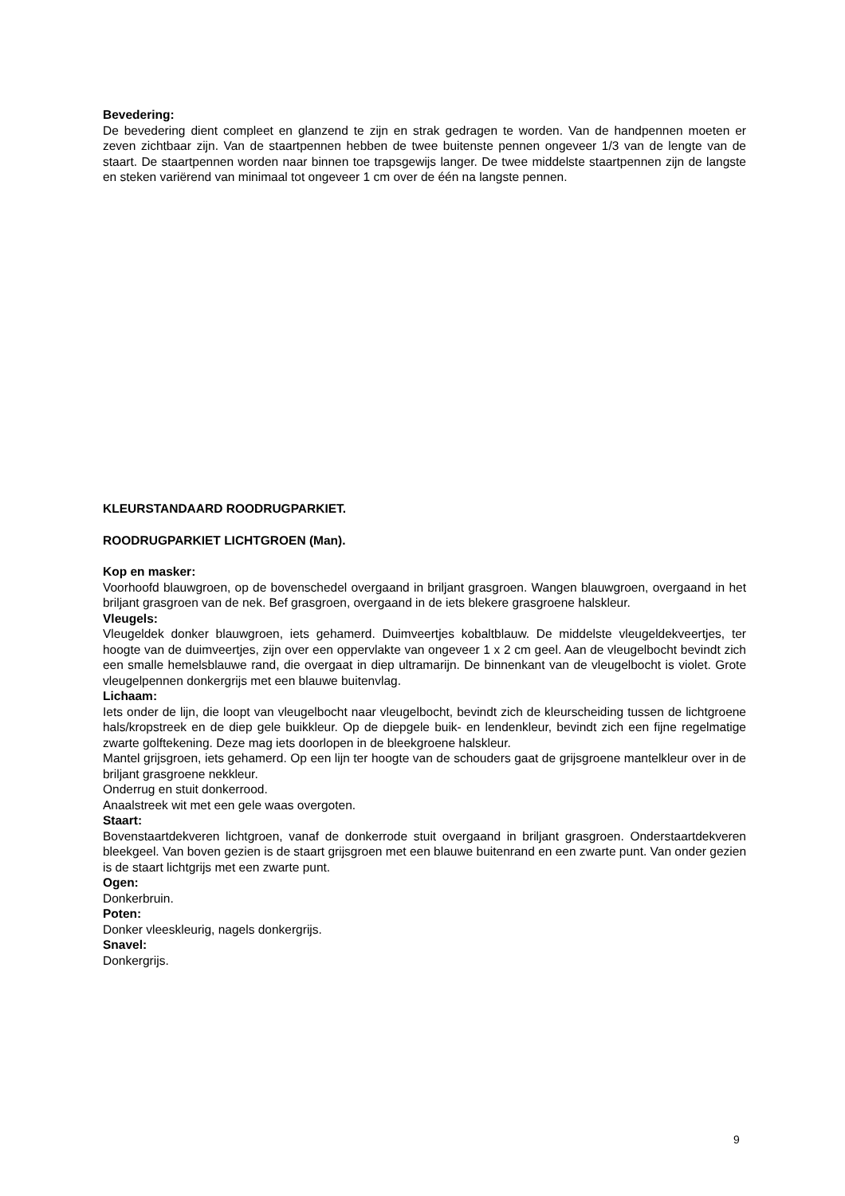Bevedering:
De bevedering dient compleet en glanzend te zijn en strak gedragen te worden. Van de handpennen moeten er zeven zichtbaar zijn. Van de staartpennen hebben de twee buitenste pennen ongeveer 1/3 van de lengte van de staart. De staartpennen worden naar binnen toe trapsgewijs langer. De twee middelste staartpennen zijn de langste en steken variërend van minimaal tot ongeveer 1 cm over de één na langste pennen.
KLEURSTANDAARD ROODRUGPARKIET.
ROODRUGPARKIET LICHTGROEN (Man).
Kop en masker:
Voorhoofd blauwgroen, op de bovenschedel overgaand in briljant grasgroen. Wangen blauwgroen, overgaand in het briljant grasgroen van de nek. Bef grasgroen, overgaand in de iets blekere grasgroene halskleur.
Vleugels:
Vleugeldek donker blauwgroen, iets gehamerd. Duimveertjes kobaltblauw. De middelste vleugeldekveertjes, ter hoogte van de duimveertjes, zijn over een oppervlakte van ongeveer 1 x 2 cm geel. Aan de vleugelbocht bevindt zich een smalle hemelsblauwe rand, die overgaat in diep ultramarijn. De binnenkant van de vleugelbocht is violet. Grote vleugelpennen donkergrijs met een blauwe buitenvlag.
Lichaam:
Iets onder de lijn, die loopt van vleugelbocht naar vleugelbocht, bevindt zich de kleurscheiding tussen de lichtgroene hals/kropstreek en de diep gele buikkleur. Op de diepgele buik- en lendenkleur, bevindt zich een fijne regelmatige zwarte golftekening. Deze mag iets doorlopen in de bleekgroene halskleur.
Mantel grijsgroen, iets gehamerd. Op een lijn ter hoogte van de schouders gaat de grijsgroene mantelkleur over in de briljant grasgroene nekkleur.
Onderrug en stuit donkerrood.
Anaalstreek wit met een gele waas overgoten.
Staart:
Bovenstaartdekveren lichtgroen, vanaf de donkerrode stuit overgaand in briljant grasgroen. Onderstaartdekveren bleekgeel. Van boven gezien is de staart grijsgroen met een blauwe buitenrand en een zwarte punt. Van onder gezien is de staart lichtgrijs met een zwarte punt.
Ogen:
Donkerbruin.
Poten:
Donker vleeskleurig, nagels donkergrijs.
Snavel:
Donkergrijs.
9